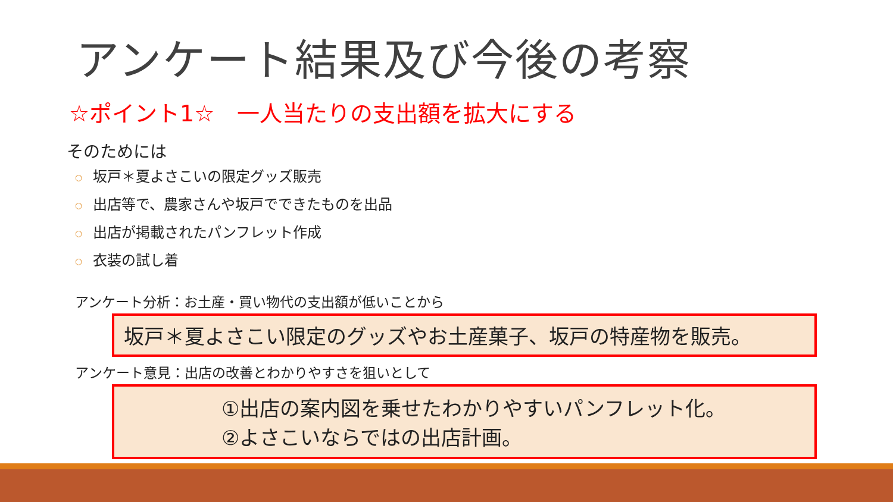アンケート結果及び今後の考察
☆ポイント1☆　一人当たりの支出額を拡大にする
そのためには
○ 坂戸＊夏よさこいの限定グッズ販売
○ 出店等で、農家さんや坂戸でできたものを出品
○ 出店が掲載されたパンフレット作成
○ 衣装の試し着
アンケート分析：お土産・買い物代の支出額が低いことから
坂戸＊夏よさこい限定のグッズやお土産菓子、坂戸の特産物を販売。
アンケート意見：出店の改善とわかりやすさを狙いとして
①出店の案内図を乗せたわかりやすいパンフレット化。
②よさこいならではの出店計画。